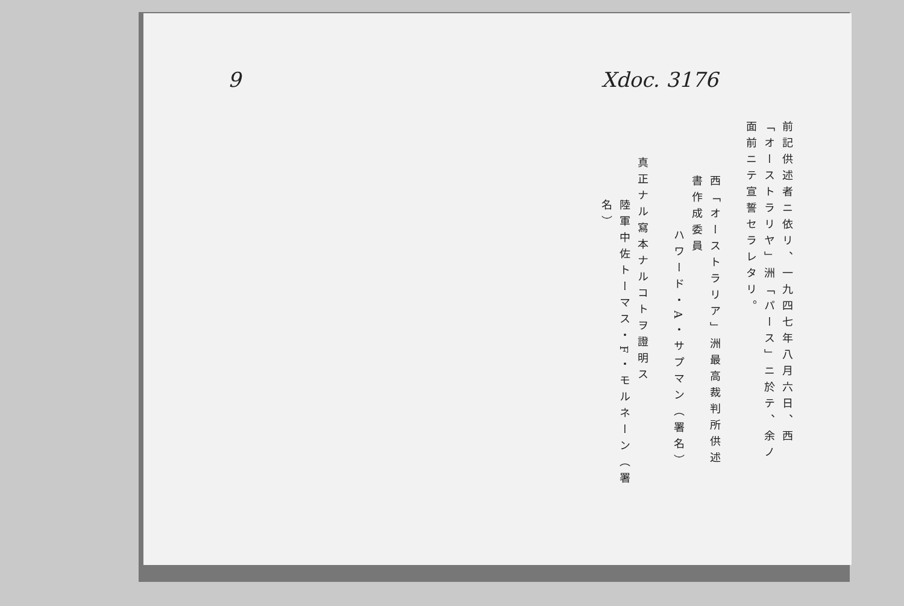9 Xdoc. 3176
前記供述者ニ依リ、一九四七年八月六日、西
「オーストラリヤ」洲「パース」ニ於テ、余ノ
面前ニテ宣誓セラレタリ。
西「オーストラリア」洲最高裁判所供述
書作成委員
ハワード・A・サプマン（署名）
真正ナル寫本ナルコトヲ證明ス
陸軍中佐トーマス・F・モルネーン（署名）